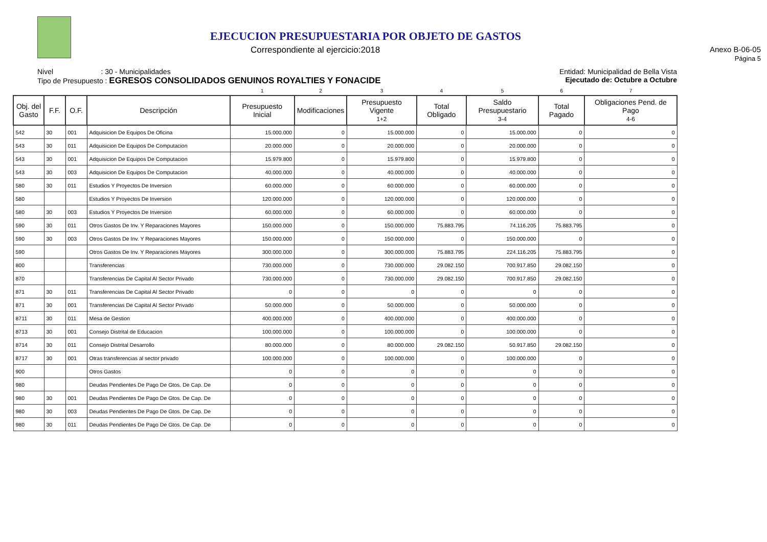EJECUCION PRESUPUESTARIA POR OBJETO DE GASTOS
Correspondiente al ejercicio:2018 Anexo B-06-05
Página 5
Nivel : 30 - Municipalidades
Tipo de Presupuesto : EGRESOS CONSOLIDADOS GENUINOS ROYALTIES Y FONACIDE
Entidad: Municipalidad de Bella Vista
Ejecutado de: Octubre a Octubre
| | | | | 1 | 2 | 3 | 4 | 5 | 6 | 7 |
| Obj. del Gasto | F.F. | O.F. | Descripción | Presupuesto Inicial | Modificaciones | Presupuesto Vigente 1+2 | Total Obligado | Saldo Presupuestario 3-4 | Total Pagado | Obligaciones Pend. de Pago 4-6 |
| 542 | 30 | 001 | Adquisicion De Equipos De Oficina | 15.000.000 | 0 | 15.000.000 | 0 | 15.000.000 | 0 | 0 |
| 543 | 30 | 011 | Adquisicion De Equipos De Computacion | 20.000.000 | 0 | 20.000.000 | 0 | 20.000.000 | 0 | 0 |
| 543 | 30 | 001 | Adquisicion De Equipos De Computacion | 15.979.800 | 0 | 15.979.800 | 0 | 15.979.800 | 0 | 0 |
| 543 | 30 | 003 | Adquisicion De Equipos De Computacion | 40.000.000 | 0 | 40.000.000 | 0 | 40.000.000 | 0 | 0 |
| 580 | 30 | 011 | Estudios Y Proyectos De Inversion | 60.000.000 | 0 | 60.000.000 | 0 | 60.000.000 | 0 | 0 |
| 580 | | | Estudios Y Proyectos De Inversion | 120.000.000 | 0 | 120.000.000 | 0 | 120.000.000 | 0 | 0 |
| 580 | 30 | 003 | Estudios Y Proyectos De Inversion | 60.000.000 | 0 | 60.000.000 | 0 | 60.000.000 | 0 | 0 |
| 590 | 30 | 011 | Otros Gastos De Inv. Y Reparaciones Mayores | 150.000.000 | 0 | 150.000.000 | 75.883.795 | 74.116.205 | 75.883.795 | 0 |
| 590 | 30 | 003 | Otros Gastos De Inv. Y Reparaciones Mayores | 150.000.000 | 0 | 150.000.000 | 0 | 150.000.000 | 0 | 0 |
| 590 | | | Otros Gastos De Inv. Y Reparaciones Mayores | 300.000.000 | 0 | 300.000.000 | 75.883.795 | 224.116.205 | 75.883.795 | 0 |
| 800 | | | Transferencias | 730.000.000 | 0 | 730.000.000 | 29.082.150 | 700.917.850 | 29.082.150 | 0 |
| 870 | | | Transferencias De Capital Al Sector Privado | 730.000.000 | 0 | 730.000.000 | 29.082.150 | 700.917.850 | 29.082.150 | 0 |
| 871 | 30 | 011 | Transferencias De Capital Al Sector Privado | 0 | 0 | 0 | 0 | 0 | 0 | 0 |
| 871 | 30 | 001 | Transferencias De Capital Al Sector Privado | 50.000.000 | 0 | 50.000.000 | 0 | 50.000.000 | 0 | 0 |
| 8711 | 30 | 011 | Mesa de Gestion | 400.000.000 | 0 | 400.000.000 | 0 | 400.000.000 | 0 | 0 |
| 8713 | 30 | 001 | Consejo Distrital de Educacion | 100.000.000 | 0 | 100.000.000 | 0 | 100.000.000 | 0 | 0 |
| 8714 | 30 | 011 | Consejo Distrital Desarrollo | 80.000.000 | 0 | 80.000.000 | 29.082.150 | 50.917.850 | 29.082.150 | 0 |
| 8717 | 30 | 001 | Otras transferencias al sector privado | 100.000.000 | 0 | 100.000.000 | 0 | 100.000.000 | 0 | 0 |
| 900 | | | Otros Gastos | 0 | 0 | 0 | 0 | 0 | 0 | 0 |
| 980 | | | Deudas Pendientes De Pago De Gtos. De Cap. De | 0 | 0 | 0 | 0 | 0 | 0 | 0 |
| 980 | 30 | 001 | Deudas Pendientes De Pago De Gtos. De Cap. De | 0 | 0 | 0 | 0 | 0 | 0 | 0 |
| 980 | 30 | 003 | Deudas Pendientes De Pago De Gtos. De Cap. De | 0 | 0 | 0 | 0 | 0 | 0 | 0 |
| 980 | 30 | 011 | Deudas Pendientes De Pago De Gtos. De Cap. De | 0 | 0 | 0 | 0 | 0 | 0 | 0 |